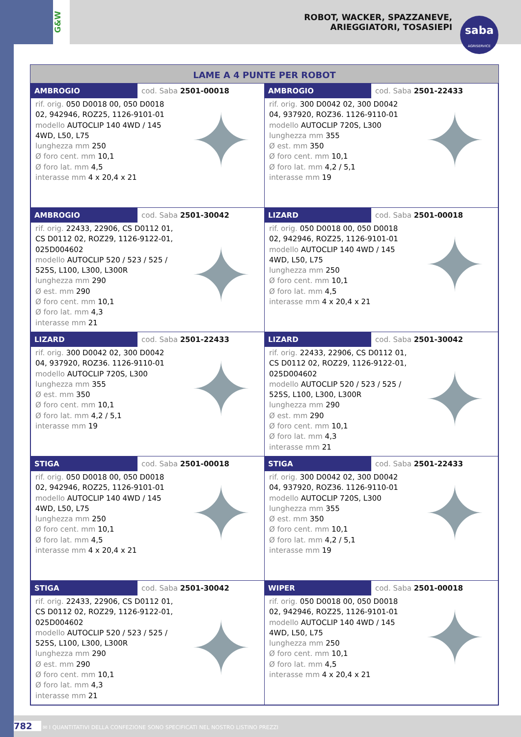G&W
ROBOT, WACKER, SPAZZANEVE,
ARIEGGIATORI, TOSASIEPI
saba
AGRISERVICE
LAME A 4 PUNTE PER ROBOT
| AMBROGIO cod. Saba 2501-00018 rif. orig. 050 D0018 00, 050 D0018 02, 942946, ROZ25, 1126-9101-01 modello AUTOCLIP 140 4WD / 145 4WD, L50, L75 lunghezza mm 250 Ø foro cent. mm 10,1 Ø foro lat. mm 4,5 interasse mm 4 x 20,4 x 21 ✦ | AMBROGIO cod. Saba 2501-22433 rif. orig. 300 D0042 02, 300 D0042 04, 937920, ROZ36. 1126-9110-01 modello AUTOCLIP 720S, L300 lunghezza mm 355 Ø est. mm 350 Ø foro cent. mm 10,1 Ø foro lat. mm 4,2 / 5,1 interasse mm 19 ✦ |
| AMBROGIO cod. Saba 2501-30042 rif. orig. 22433, 22906, CS D0112 01, CS D0112 02, ROZ29, 1126-9122-01, 025D004602 modello AUTOCLIP 520 / 523 / 525 / 525S, L100, L300, L300R lunghezza mm 290 Ø est. mm 290 Ø foro cent. mm 10,1 Ø foro lat. mm 4,3 interasse mm 21 ✦ | LIZARD cod. Saba 2501-00018 rif. orig. 050 D0018 00, 050 D0018 02, 942946, ROZ25, 1126-9101-01 modello AUTOCLIP 140 4WD / 145 4WD, L50, L75 lunghezza mm 250 Ø foro cent. mm 10,1 Ø foro lat. mm 4,5 interasse mm 4 x 20,4 x 21 ✦ |
| LIZARD cod. Saba 2501-22433 rif. orig. 300 D0042 02, 300 D0042 04, 937920, ROZ36. 1126-9110-01 modello AUTOCLIP 720S, L300 lunghezza mm 355 Ø est. mm 350 Ø foro cent. mm 10,1 Ø foro lat. mm 4,2 / 5,1 interasse mm 19 ✦ | LIZARD cod. Saba 2501-30042 rif. orig. 22433, 22906, CS D0112 01, CS D0112 02, ROZ29, 1126-9122-01, 025D004602 modello AUTOCLIP 520 / 523 / 525 / 525S, L100, L300, L300R lunghezza mm 290 Ø est. mm 290 Ø foro cent. mm 10,1 Ø foro lat. mm 4,3 interasse mm 21 ✦ |
| STIGA cod. Saba 2501-00018 rif. orig. 050 D0018 00, 050 D0018 02, 942946, ROZ25, 1126-9101-01 modello AUTOCLIP 140 4WD / 145 4WD, L50, L75 lunghezza mm 250 Ø foro cent. mm 10,1 Ø foro lat. mm 4,5 interasse mm 4 x 20,4 x 21 ✦ | STIGA cod. Saba 2501-22433 rif. orig. 300 D0042 02, 300 D0042 04, 937920, ROZ36. 1126-9110-01 modello AUTOCLIP 720S, L300 lunghezza mm 355 Ø est. mm 350 Ø foro cent. mm 10,1 Ø foro lat. mm 4,2 / 5,1 interasse mm 19 ✦ |
| STIGA cod. Saba 2501-30042 rif. orig. 22433, 22906, CS D0112 01, CS D0112 02, ROZ29, 1126-9122-01, 025D004602 modello AUTOCLIP 520 / 523 / 525 / 525S, L100, L300, L300R lunghezza mm 290 Ø est. mm 290 Ø foro cent. mm 10,1 Ø foro lat. mm 4,3 interasse mm 21 ✦ | WIPER cod. Saba 2501-00018 rif. orig. 050 D0018 00, 050 D0018 02, 942946, ROZ25, 1126-9101-01 modello AUTOCLIP 140 4WD / 145 4WD, L50, L75 lunghezza mm 250 Ø foro cent. mm 10,1 Ø foro lat. mm 4,5 interasse mm 4 x 20,4 x 21 ✦ |
782 ✉ I QUANTITATIVI DELLA CONFEZIONE SONO SPECIFICATI NEL NOSTRO LISTINO PREZZI